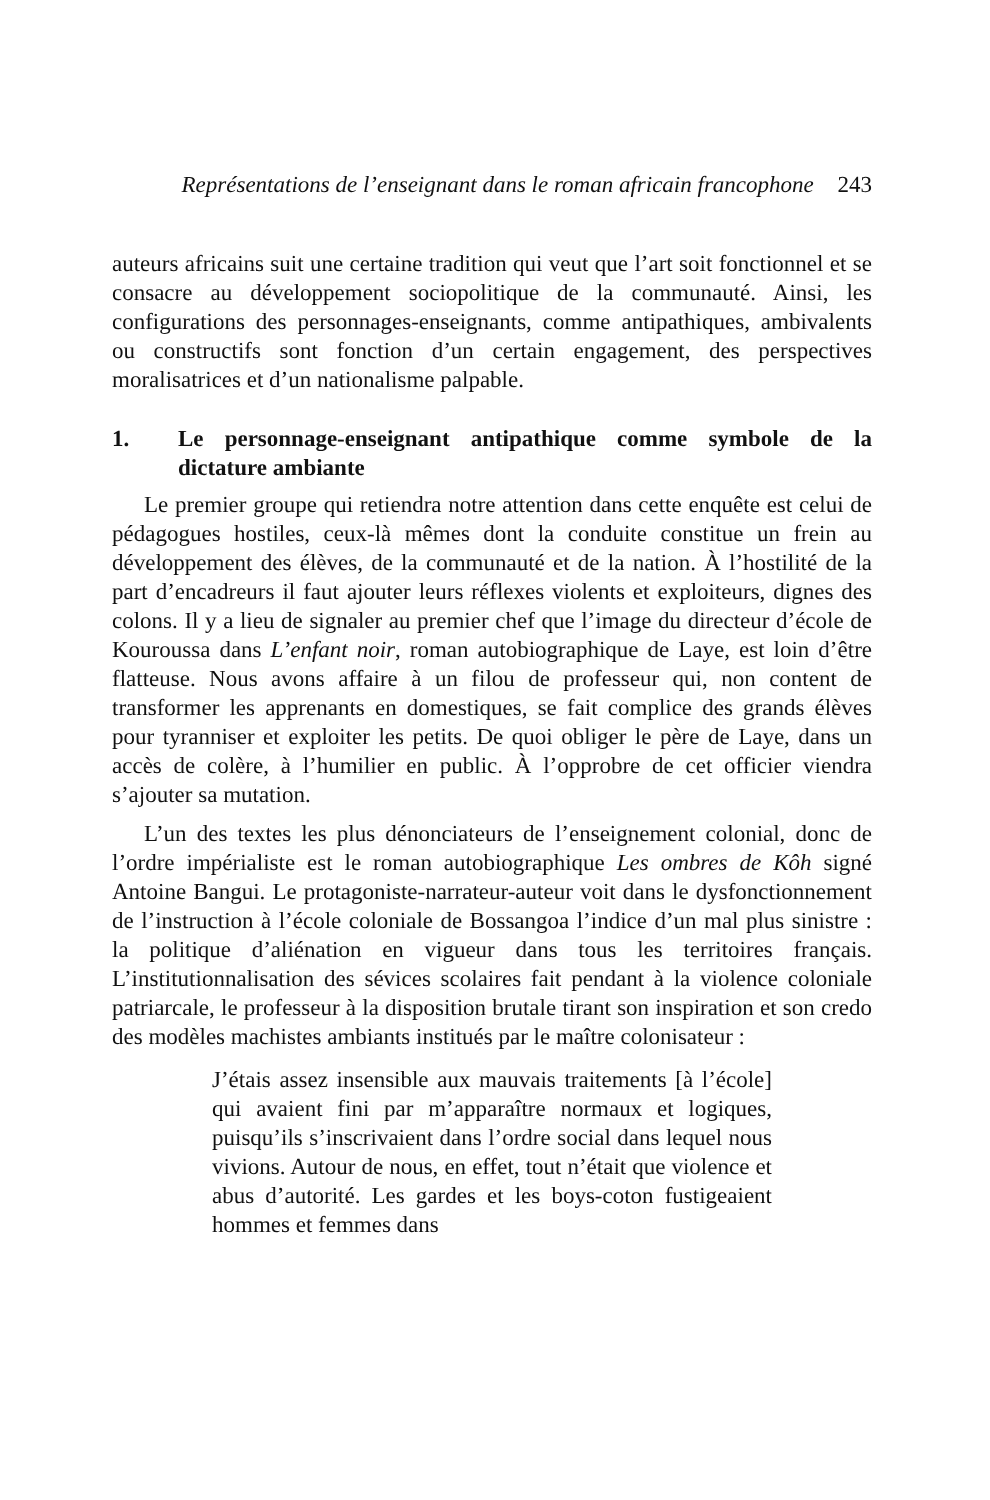Représentations de l’enseignant dans le roman africain francophone 243
auteurs africains suit une certaine tradition qui veut que l’art soit fonctionnel et se consacre au développement sociopolitique de la communauté. Ainsi, les configurations des personnages-enseignants, comme antipathiques, ambivalents ou constructifs sont fonction d’un certain engagement, des perspectives moralisatrices et d’un nationalisme palpable.
1. Le personnage-enseignant antipathique comme symbole de la dictature ambiante
Le premier groupe qui retiendra notre attention dans cette enquête est celui de pédagogues hostiles, ceux-là mêmes dont la conduite constitue un frein au développement des élèves, de la communauté et de la nation. À l’hostilité de la part d’encadreurs il faut ajouter leurs réflexes violents et exploiteurs, dignes des colons. Il y a lieu de signaler au premier chef que l’image du directeur d’école de Kouroussa dans L’enfant noir, roman autobiographique de Laye, est loin d’être flatteuse. Nous avons affaire à un filou de professeur qui, non content de transformer les apprenants en domestiques, se fait complice des grands élèves pour tyranniser et exploiter les petits. De quoi obliger le père de Laye, dans un accès de colère, à l’humilier en public. À l’opprobre de cet officier viendra s’ajouter sa mutation.
L’un des textes les plus dénonciateurs de l’enseignement colonial, donc de l’ordre impérialiste est le roman autobiographique Les ombres de Kôh signé Antoine Bangui. Le protagoniste-narrateur-auteur voit dans le dysfonctionnement de l’instruction à l’école coloniale de Bossangoa l’indice d’un mal plus sinistre : la politique d’aliénation en vigueur dans tous les territoires français. L’institutionnalisation des sévices scolaires fait pendant à la violence coloniale patriarcale, le professeur à la disposition brutale tirant son inspiration et son credo des modèles machistes ambiants institués par le maître colonisateur :
J’étais assez insensible aux mauvais traitements [à l’école] qui avaient fini par m’apparaître normaux et logiques, puisqu’ils s’inscrivaient dans l’ordre social dans lequel nous vivions. Autour de nous, en effet, tout n’était que violence et abus d’autorité. Les gardes et les boys-coton fustigeaient hommes et femmes dans